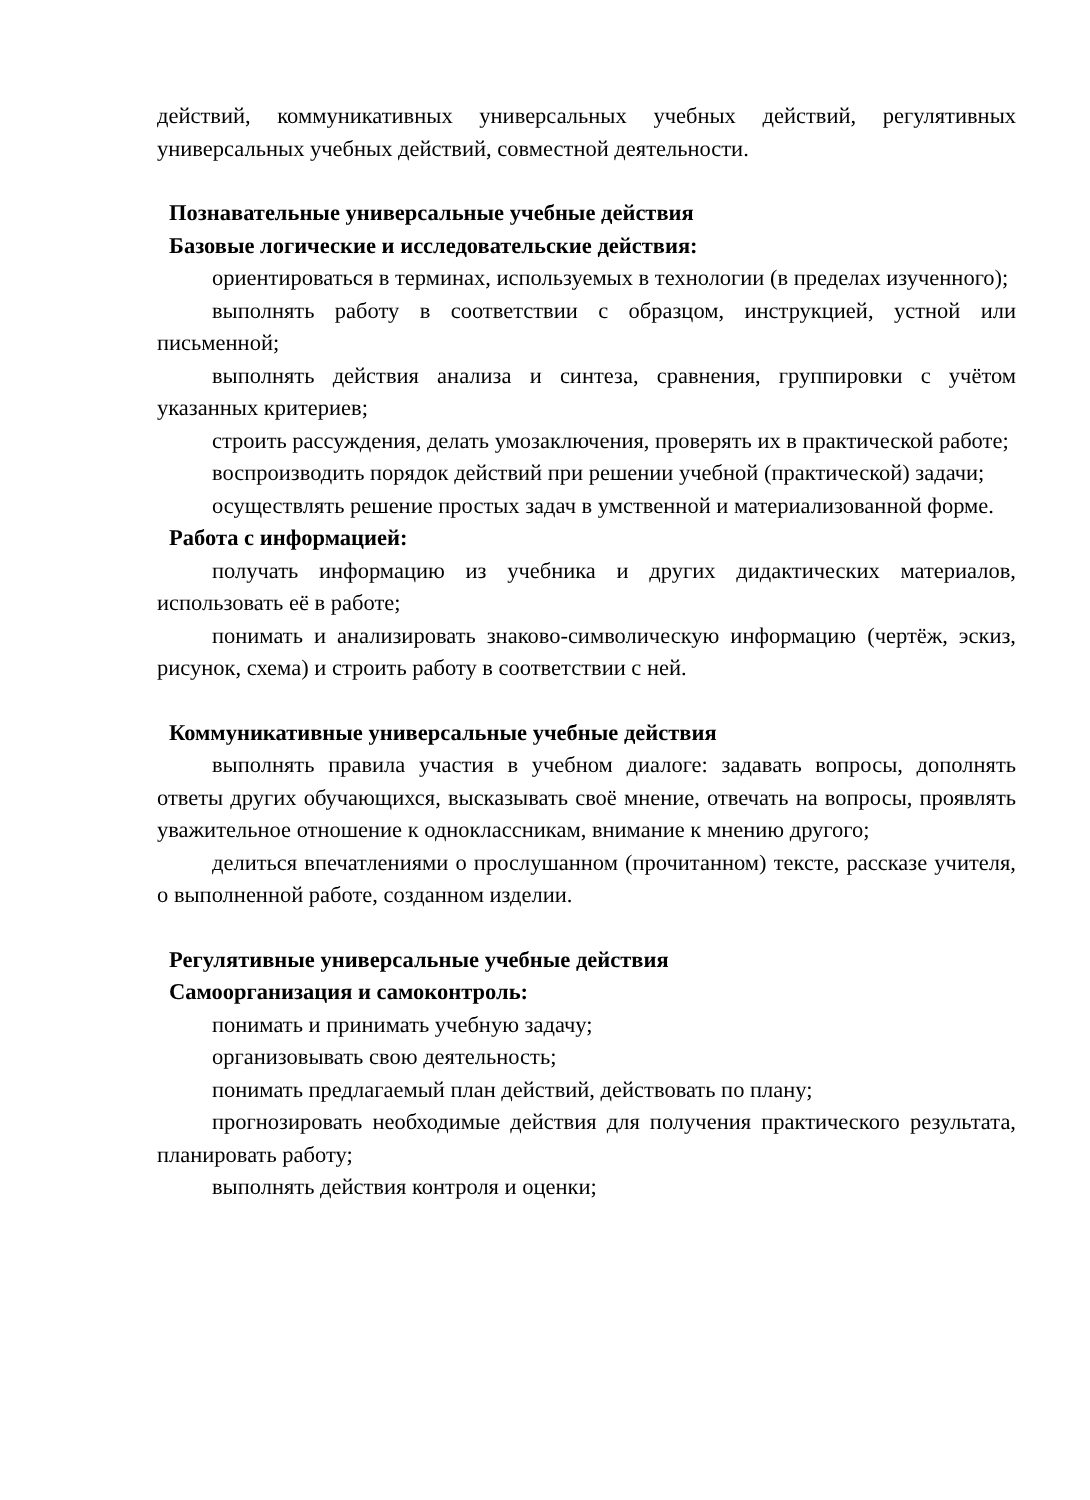действий, коммуникативных универсальных учебных действий, регулятивных универсальных учебных действий, совместной деятельности.
Познавательные универсальные учебные действия
Базовые логические и исследовательские действия:
ориентироваться в терминах, используемых в технологии (в пределах изученного);
выполнять работу в соответствии с образцом, инструкцией, устной или письменной;
выполнять действия анализа и синтеза, сравнения, группировки с учётом указанных критериев;
строить рассуждения, делать умозаключения, проверять их в практической работе;
воспроизводить порядок действий при решении учебной (практической) задачи;
осуществлять решение простых задач в умственной и материализованной форме.
Работа с информацией:
получать информацию из учебника и других дидактических материалов, использовать её в работе;
понимать и анализировать знаково-символическую информацию (чертёж, эскиз, рисунок, схема) и строить работу в соответствии с ней.
Коммуникативные универсальные учебные действия
выполнять правила участия в учебном диалоге: задавать вопросы, дополнять ответы других обучающихся, высказывать своё мнение, отвечать на вопросы, проявлять уважительное отношение к одноклассникам, внимание к мнению другого;
делиться впечатлениями о прослушанном (прочитанном) тексте, рассказе учителя, о выполненной работе, созданном изделии.
Регулятивные универсальные учебные действия
Самоорганизация и самоконтроль:
понимать и принимать учебную задачу;
организовывать свою деятельность;
понимать предлагаемый план действий, действовать по плану;
прогнозировать необходимые действия для получения практического результата, планировать работу;
выполнять действия контроля и оценки;